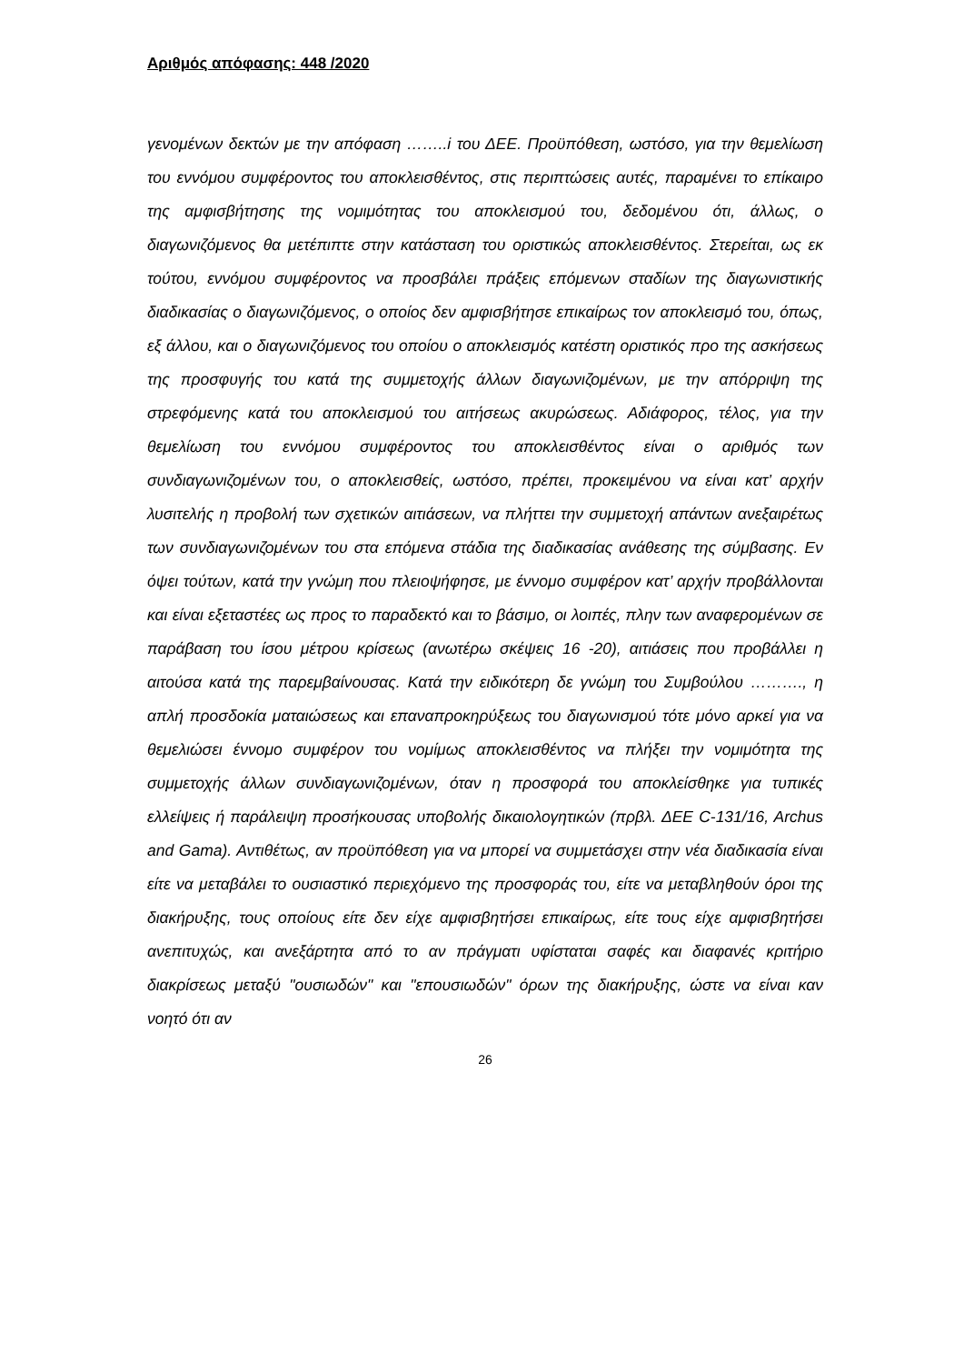Αριθμός απόφασης: 448 /2020
γενομένων δεκτών με την απόφαση ……..i του ΔΕΕ. Προϋπόθεση, ωστόσο, για την θεμελίωση του εννόμου συμφέροντος του αποκλεισθέντος, στις περιπτώσεις αυτές, παραμένει το επίκαιρο της αμφισβήτησης της νομιμότητας του αποκλεισμού του, δεδομένου ότι, άλλως, ο διαγωνιζόμενος θα μετέπιπτε στην κατάσταση του οριστικώς αποκλεισθέντος. Στερείται, ως εκ τούτου, εννόμου συμφέροντος να προσβάλει πράξεις επόμενων σταδίων της διαγωνιστικής διαδικασίας ο διαγωνιζόμενος, ο οποίος δεν αμφισβήτησε επικαίρως τον αποκλεισμό του, όπως, εξ άλλου, και ο διαγωνιζόμενος του οποίου ο αποκλεισμός κατέστη οριστικός προ της ασκήσεως της προσφυγής του κατά της συμμετοχής άλλων διαγωνιζομένων, με την απόρριψη της στρεφόμενης κατά του αποκλεισμού του αιτήσεως ακυρώσεως. Αδιάφορος, τέλος, για την θεμελίωση του εννόμου συμφέροντος του αποκλεισθέντος είναι ο αριθμός των συνδιαγωνιζομένων του, ο αποκλεισθείς, ωστόσο, πρέπει, προκειμένου να είναι κατ’ αρχήν λυσιτελής η προβολή των σχετικών αιτιάσεων, να πλήττει την συμμετοχή απάντων ανεξαιρέτως των συνδιαγωνιζομένων του στα επόμενα στάδια της διαδικασίας ανάθεσης της σύμβασης. Εν όψει τούτων, κατά την γνώμη που πλειοψήφησε, με έννομο συμφέρον κατ’ αρχήν προβάλλονται και είναι εξεταστέες ως προς το παραδεκτό και το βάσιμο, οι λοιπές, πλην των αναφερομένων σε παράβαση του ίσου μέτρου κρίσεως (ανωτέρω σκέψεις 16 -20), αιτιάσεις που προβάλλει η αιτούσα κατά της παρεμβαίνουσας. Κατά την ειδικότερη δε γνώμη του Συμβούλου ………., η απλή προσδοκία ματαιώσεως και επαναπροκηρύξεως του διαγωνισμού τότε μόνο αρκεί για να θεμελιώσει έννομο συμφέρον του νομίμως αποκλεισθέντος να πλήξει την νομιμότητα της συμμετοχής άλλων συνδιαγωνιζομένων, όταν η προσφορά του αποκλείσθηκε για τυπικές ελλείψεις ή παράλειψη προσήκουσας υποβολής δικαιολογητικών (πρβλ. ΔΕΕ C-131/16, Archus and Gama). Αντιθέτως, αν προϋπόθεση για να μπορεί να συμμετάσχει στην νέα διαδικασία είναι είτε να μεταβάλει το ουσιαστικό περιεχόμενο της προσφοράς του, είτε να μεταβληθούν όροι της διακήρυξης, τους οποίους είτε δεν είχε αμφισβητήσει επικαίρως, είτε τους είχε αμφισβητήσει ανεπιτυχώς, και ανεξάρτητα από το αν πράγματι υφίσταται σαφές και διαφανές κριτήριο διακρίσεως μεταξύ "ουσιωδών" και "επουσιωδών" όρων της διακήρυξης, ώστε να είναι καν νοητό ότι αν
26